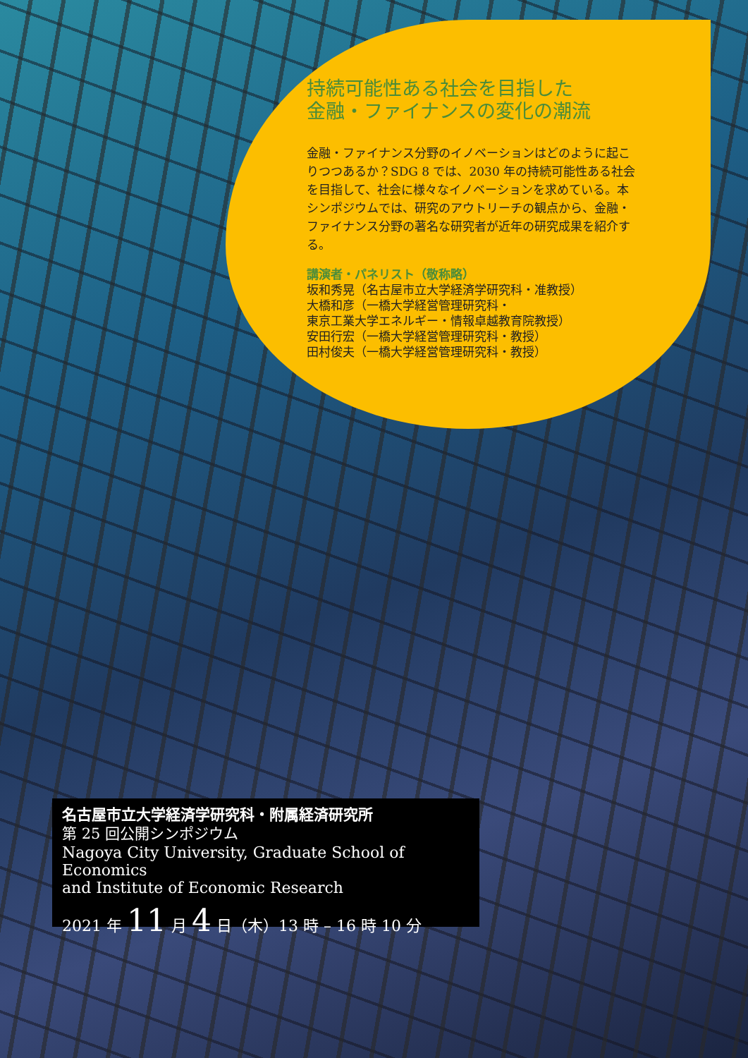持続可能性ある社会を目指した
金融・ファイナンスの変化の潮流
金融・ファイナンス分野のイノベーションはどのように起こりつつあるか？SDG 8 では、2030 年の持続可能性ある社会を目指して、社会に様々なイノベーションを求めている。本シンポジウムでは、研究のアウトリーチの観点から、金融・ファイナンス分野の著名な研究者が近年の研究成果を紹介する。
講演者・パネリスト（敬称略）
坂和秀晃（名古屋市立大学経済学研究科・准教授）
大橋和彦（一橋大学経営管理研究科・
東京工業大学エネルギー・情報卓越教育院教授）
安田行宏（一橋大学経営管理研究科・教授）
田村俊夫（一橋大学経営管理研究科・教授）
名古屋市立大学経済学研究科・附属経済研究所
第 25 回公開シンポジウム
Nagoya City University, Graduate School of Economics
and Institute of Economic Research
2021 年 11 月 4 日（木）13 時 – 16 時 10 分